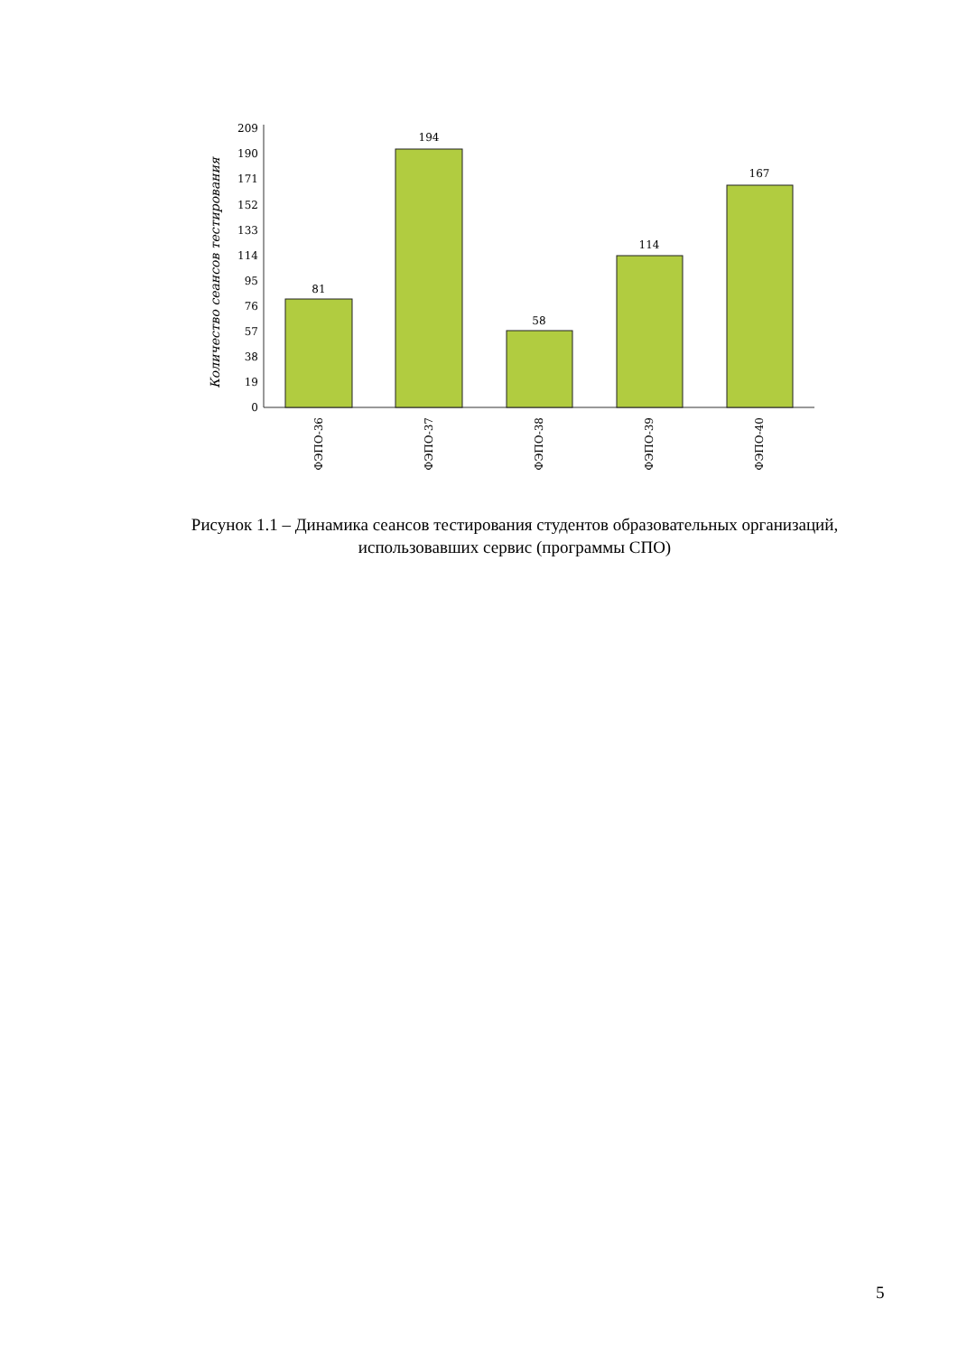Количество сеансов тестирования
209
190
171
152
133
114
95
76
57
38
19
0
81
194
58
114
167
ФЭПО-36
ФЭПО-37
ФЭПО-38
ФЭПО-39
ФЭПО-40
Рисунок 1.1 – Динамика сеансов тестирования студентов образовательных организаций, использовавших сервис (программы СПО)
5